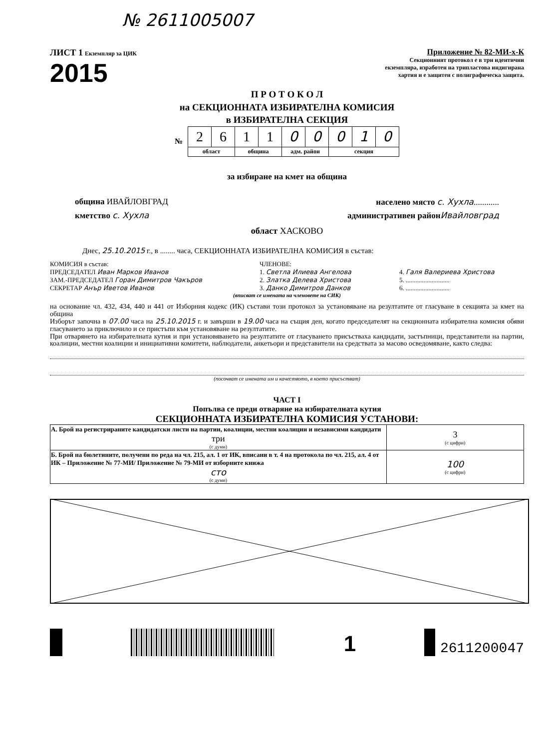№ 2611005007
ЛИСТ 1 Екземпляр за ЦИК
2015
Приложение № 82-МИ-х-К
Секционният протокол е в три идентични
екземпляра, изработен на трипластова индигирана
хартия и е защитен с полиграфическа защита.
П Р О Т О К О Л
на СЕКЦИОННАТА ИЗБИРАТЕЛНА КОМИСИЯ
в ИЗБИРАТЕЛНА СЕКЦИЯ
№
| 2 | 6 | 1 | 1 | 0 | 0 | 0 | 1 | 0 |
| област | | община | | адм. район | | секция | | |
за избиране на кмет на община
община ИВАЙЛОВГРАД населено място с. Хухла............
кметство с. Хухла административен район Ивайловград
област ХАСКОВО
Днес, 25.10.2015 г., в ........ часа, СЕКЦИОННАТА ИЗБИРАТЕЛНА КОМИСИЯ в състав:
КОМИСИЯ в състав:
ПРЕДСЕДАТЕЛ Иван Марков Иванов
ЗАМ.-ПРЕДСЕДАТЕЛ Горан Димитров Чакъров
СЕКРЕТАР Анър Иветов Иванов
ЧЛЕНОВЕ:
1. Светла Илиева Ангелова
2. Златка Делева Христова
3. Данко Димитров Данков
4. Галя Валериева Христова
5. ...........................
6. ...........................
(вписват се имената на членовете на СИК)
на основание чл. 432, 434, 440 и 441 от Изборния кодекс (ИК) състави този протокол за установяване на резултатите от гласуване в секцията за кмет на община
Изборът започна в 07.00 часа на 25.10.2015 г. и завърши в 19.00 часа на същия ден, когато председателят на секционната избирателна комисия обяви гласуването за приключило и се пристъпи към установяване на резултатите.
При отварянето на избирателната кутия и при установяването на резултатите от гласуването присъстваха кандидати, застъпници, представители на партии, коалиции, местни коалиции и инициативни комитети, наблюдатели, анкетьори и представители на средствата за масово осведомяване, както следва:
(посочват се имената им и качеството, в което присъстват)
ЧАСТ I
Попълва се преди отваряне на избирателната кутия
СЕКЦИОННАТА ИЗБИРАТЕЛНА КОМИСИЯ УСТАНОВИ:
| А. Брой на регистрираните кандидатски листи на партии, коалиции, местни коалиции и независими кандидати три (с думи) | 3 (с цифри) |
| Б. Брой на бюлетините, получени по реда на чл. 215, ал. 1 от ИК, вписани в т. 4 на протокола по чл. 215, ал. 4 от ИК – Приложение № 77-МИ/ Приложение № 79-МИ от изборните книжа сто (с думи) | 100 (с цифри) |
1
2611200047